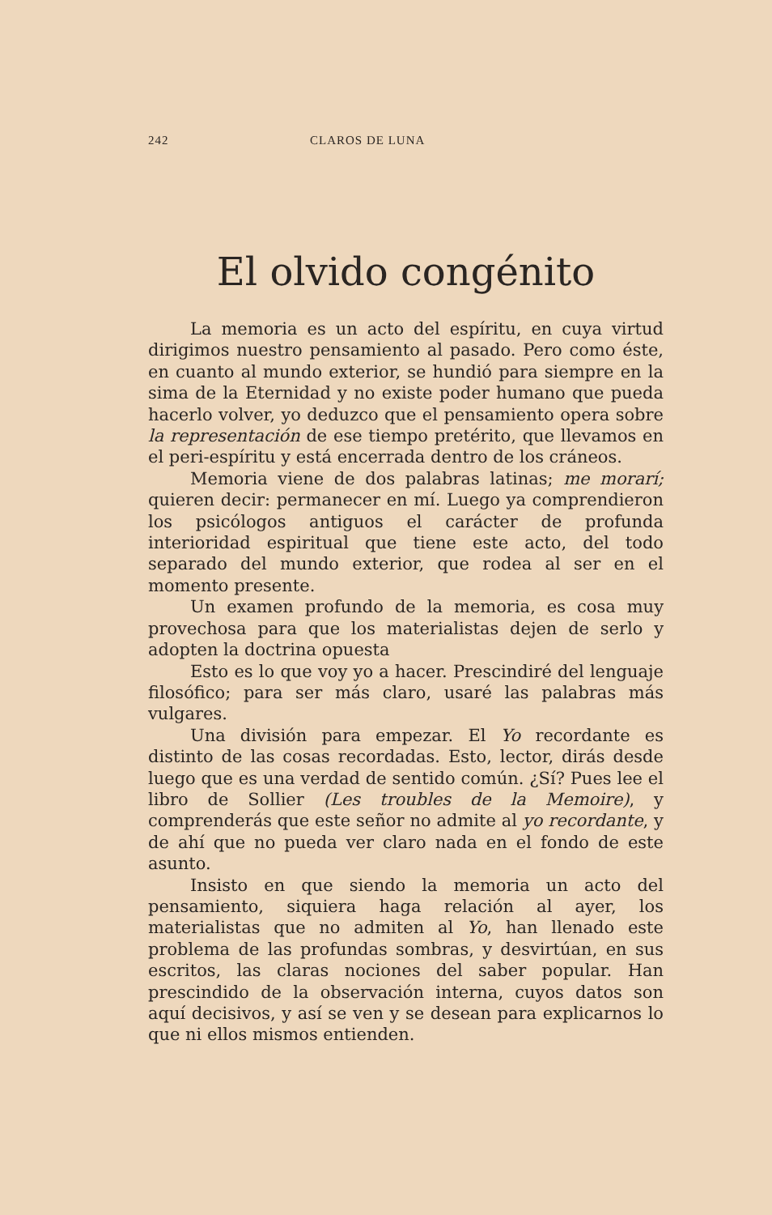242 CLAROS DE LUNA
El olvido congénito
La memoria es un acto del espíritu, en cuya virtud dirigimos nuestro pensamiento al pasado. Pero como éste, en cuanto al mundo exterior, se hundió para siempre en la sima de la Eternidad y no existe poder humano que pueda hacerlo volver, yo deduzco que el pensamiento opera sobre la representación de ese tiempo pretérito, que llevamos en el peri-espíritu y está encerrada dentro de los cráneos.
Memoria viene de dos palabras latinas; me morarí; quieren decir: permanecer en mí. Luego ya comprendieron los psicólogos antiguos el carácter de profunda interioridad espiritual que tiene este acto, del todo separado del mundo exterior, que rodea al ser en el momento presente.
Un examen profundo de la memoria, es cosa muy provechosa para que los materialistas dejen de serlo y adopten la doctrina opuesta
Esto es lo que voy yo a hacer. Prescindiré del lenguaje filosófico; para ser más claro, usaré las palabras más vulgares.
Una división para empezar. El Yo recordante es distinto de las cosas recordadas. Esto, lector, dirás desde luego que es una verdad de sentido común. ¿Sí? Pues lee el libro de Sollier (Les troubles de la Memoire), y comprenderás que este señor no admite al yo recordante, y de ahí que no pueda ver claro nada en el fondo de este asunto.
Insisto en que siendo la memoria un acto del pensamiento, siquiera haga relación al ayer, los materialistas que no admiten al Yo, han llenado este problema de las profundas sombras, y desvirtúan, en sus escritos, las claras nociones del saber popular. Han prescindido de la observación interna, cuyos datos son aquí decisivos, y así se ven y se desean para explicarnos lo que ni ellos mismos entienden.